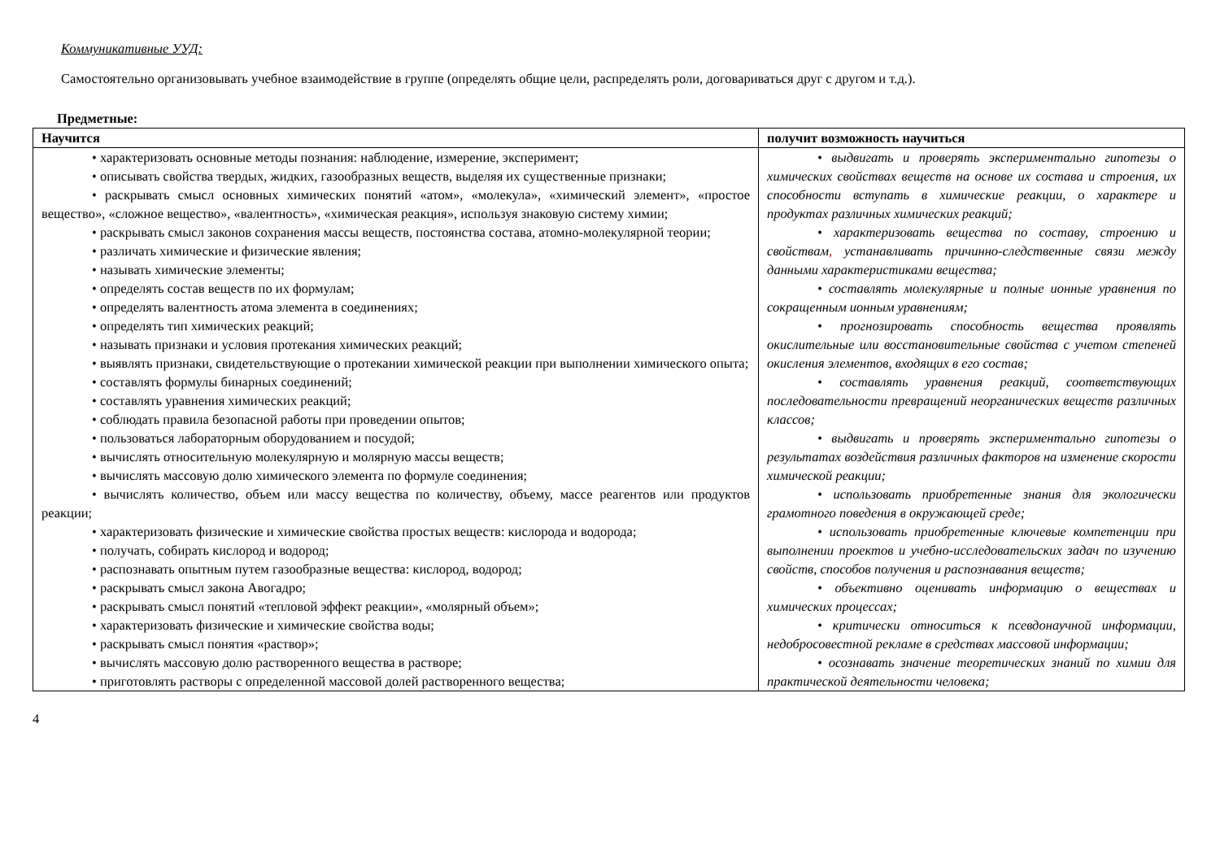Коммуникативные УУД:
Самостоятельно организовывать учебное взаимодействие в группе (определять общие цели, распределять роли, договариваться друг с другом и т.д.).
Предметные:
| Научится | получит возможность научиться |
| --- | --- |
| • характеризовать основные методы познания: наблюдение, измерение, эксперимент; • описывать свойства твердых, жидких, газообразных веществ, выделяя их существенные признаки; • раскрывать смысл основных химических понятий «атом», «молекула», «химический элемент», «простое вещество», «сложное вещество», «валентность», «химическая реакция», используя знаковую систему химии; • раскрывать смысл законов сохранения массы веществ, постоянства состава, атомно-молекулярной теории; • различать химические и физические явления; • называть химические элементы; • определять состав веществ по их формулам; • определять валентность атома элемента в соединениях; • определять тип химических реакций; • называть признаки и условия протекания химических реакций; • выявлять признаки, свидетельствующие о протекании химической реакции при выполнении химического опыта; • составлять формулы бинарных соединений; • составлять уравнения химических реакций; • соблюдать правила безопасной работы при проведении опытов; • пользоваться лабораторным оборудованием и посудой; • вычислять относительную молекулярную и молярную массы веществ; • вычислять массовую долю химического элемента по формуле соединения; • вычислять количество, объем или массу вещества по количеству, объему, массе реагентов или продуктов реакции; • характеризовать физические и химические свойства простых веществ: кислорода и водорода; • получать, собирать кислород и водород; • распознавать опытным путем газообразные вещества: кислород, водород; • раскрывать смысл закона Авогадро; • раскрывать смысл понятий «тепловой эффект реакции», «молярный объем»; • характеризовать физические и химические свойства воды; • раскрывать смысл понятия «раствор»; • вычислять массовую долю растворенного вещества в растворе; • приготовлять растворы с определенной массовой долей растворенного вещества; | • выдвигать и проверять экспериментально гипотезы о химических свойствах веществ на основе их состава и строения, их способности вступать в химические реакции, о характере и продуктах различных химических реакций; • характеризовать вещества по составу, строению и свойствам , устанавливать причинно-следственные связи между данными характеристиками вещества; • составлять молекулярные и полные ионные уравнения по сокращенным ионным уравнениям; • прогнозировать способность вещества проявлять окислительные или восстановительные свойства с учетом степеней окисления элементов, входящих в его состав; • составлять уравнения реакций, соответствующих последовательности превращений неорганических веществ различных классов; • выдвигать и проверять экспериментально гипотезы о результатах воздействия различных факторов на изменение скорости химической реакции; • использовать приобретенные знания для экологически грамотного поведения в окружающей среде; • использовать приобретенные ключевые компетенции при выполнении проектов и учебно-исследовательских задач по изучению свойств, способов получения и распознавания веществ; • объективно оценивать информацию о веществах и химических процессах; • критически относиться к псевдонаучной информации, недобросовестной рекламе в средствах массовой информации; • осознавать значение теоретических знаний по химии для практической деятельности человека; |
4